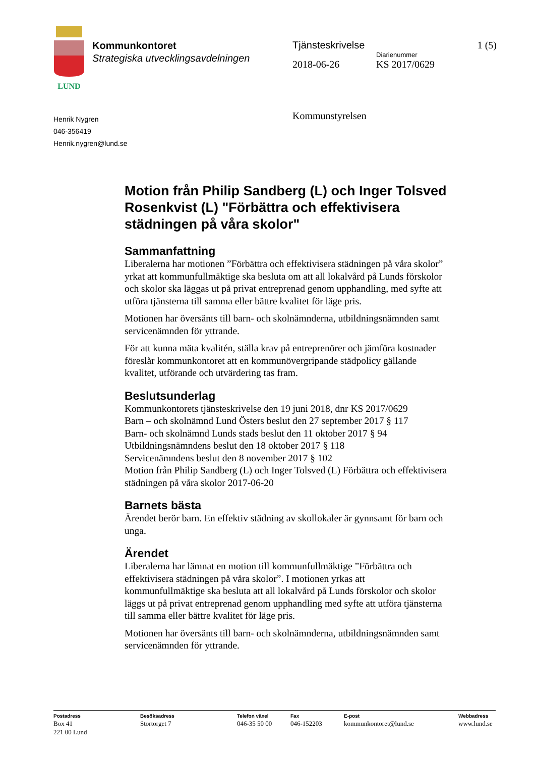LUND
Kommunkontoret
Strategiska utvecklingsavdelningen
Tjänsteskrivelse 1 (5)
Diarienummer
2018-06-26 KS 2017/0629
Henrik Nygren
046-356419
Henrik.nygren@lund.se
Kommunstyrelsen
Motion från Philip Sandberg (L) och Inger Tolsved Rosenkvist (L) "Förbättra och effektivisera städningen på våra skolor"
Sammanfattning
Liberalerna har motionen ”Förbättra och effektivisera städningen på våra skolor” yrkat att kommunfullmäktige ska besluta om att all lokalvård på Lunds förskolor och skolor ska läggas ut på privat entreprenad genom upphandling, med syfte att utföra tjänsterna till samma eller bättre kvalitet för läge pris.
Motionen har översänts till barn- och skolnämnderna, utbildningsnämnden samt servicenämnden för yttrande.
För att kunna mäta kvalitén, ställa krav på entreprenörer och jämföra kostnader föreslår kommunkontoret att en kommunövergripande städpolicy gällande kvalitet, utförande och utvärdering tas fram.
Beslutsunderlag
Kommunkontorets tjänsteskrivelse den 19 juni 2018, dnr KS 2017/0629
Barn – och skolnämnd Lund Östers beslut den 27 september 2017 § 117
Barn- och skolnämnd Lunds stads beslut den 11 oktober 2017 § 94
Utbildningsnämndens beslut den 18 oktober 2017 § 118
Servicenämndens beslut den 8 november 2017 § 102
Motion från Philip Sandberg (L) och Inger Tolsved (L) Förbättra och effektivisera städningen på våra skolor 2017-06-20
Barnets bästa
Ärendet berör barn. En effektiv städning av skollokaler är gynnsamt för barn och unga.
Ärendet
Liberalerna har lämnat en motion till kommunfullmäktige ”Förbättra och effektivisera städningen på våra skolor”. I motionen yrkas att kommunfullmäktige ska besluta att all lokalvård på Lunds förskolor och skolor läggs ut på privat entreprenad genom upphandling med syfte att utföra tjänsterna till samma eller bättre kvalitet för läge pris.
Motionen har översänts till barn- och skolnämnderna, utbildningsnämnden samt servicenämnden för yttrande.
Postadress
Box 41
221 00 Lund
Besöksadress
Stortorget 7
Telefon växel
046-35 50 00
Fax
046-152203
E-post
kommunkontoret@lund.se
Webbadress
www.lund.se